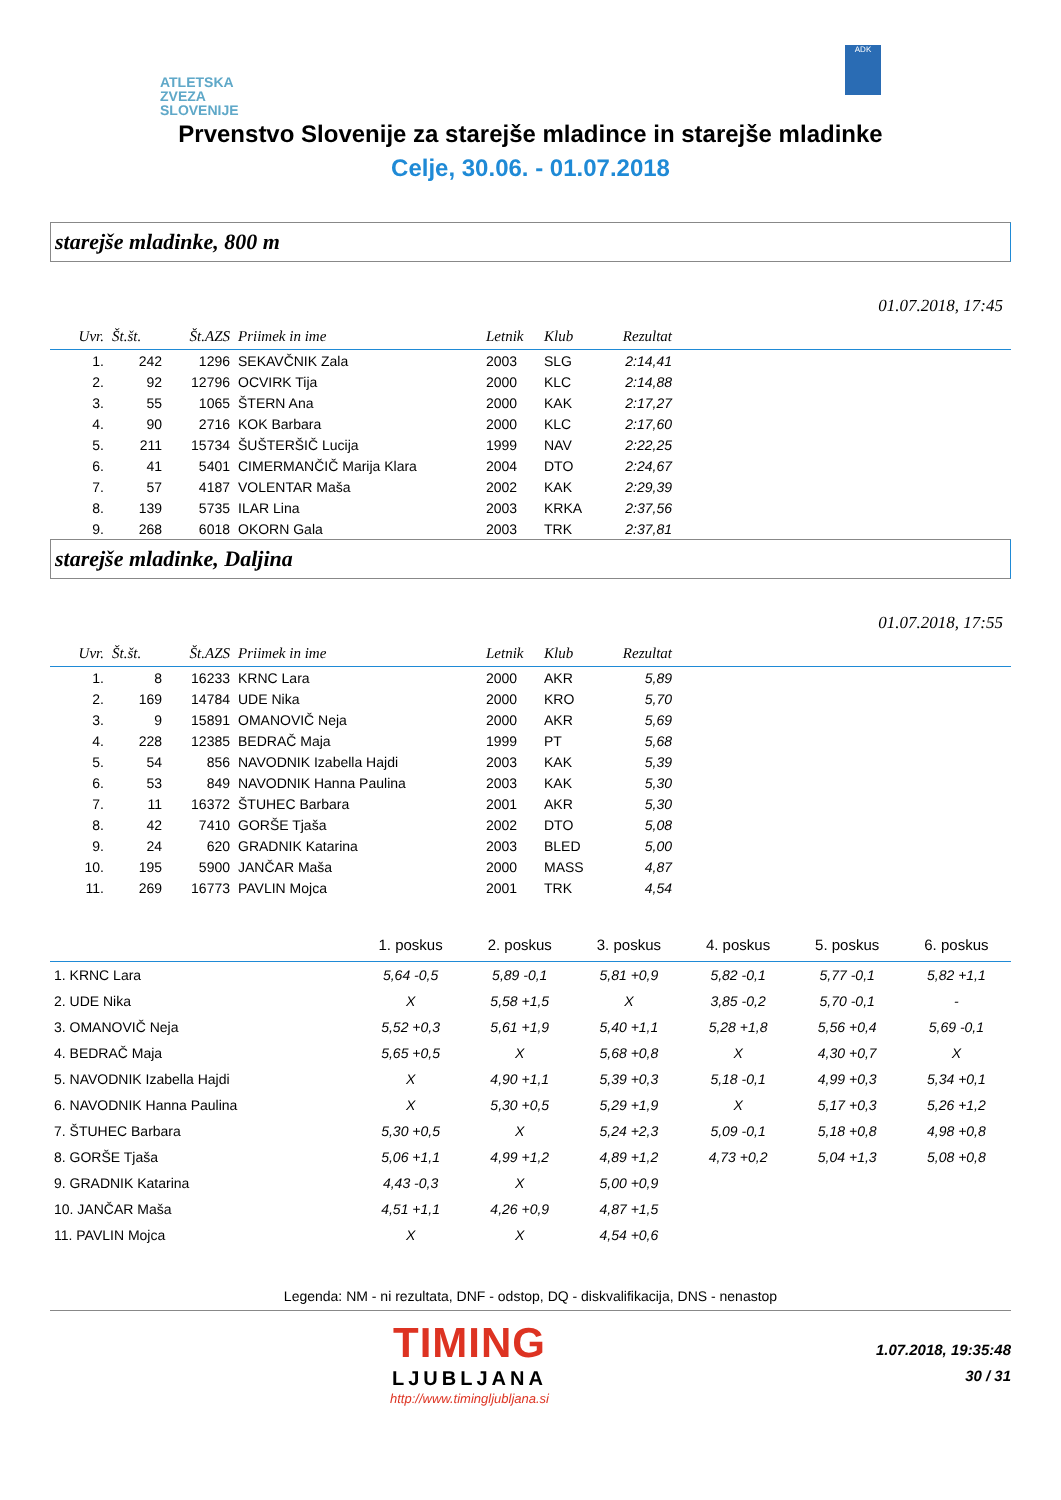ATLETSKA
ZVEZA
SLOVENIJE
ADK
Prvenstvo Slovenije za starejše mladince in starejše mladinke
Celje, 30.06. - 01.07.2018
starejše mladinke, 800 m
01.07.2018, 17:45
| Uvr. | Št.št. | Št.AZS | Priimek in ime | Letnik | Klub | Rezultat | |
| --- | --- | --- | --- | --- | --- | --- | --- |
| 1. | 242 | 1296 | SEKAVČNIK Zala | 2003 | SLG | 2:14,41 | |
| 2. | 92 | 12796 | OCVIRK Tija | 2000 | KLC | 2:14,88 | |
| 3. | 55 | 1065 | ŠTERN Ana | 2000 | KAK | 2:17,27 | |
| 4. | 90 | 2716 | KOK Barbara | 2000 | KLC | 2:17,60 | |
| 5. | 211 | 15734 | ŠUŠTERŠIČ Lucija | 1999 | NAV | 2:22,25 | |
| 6. | 41 | 5401 | CIMERMANČIČ Marija Klara | 2004 | DTO | 2:24,67 | |
| 7. | 57 | 4187 | VOLENTAR Maša | 2002 | KAK | 2:29,39 | |
| 8. | 139 | 5735 | ILAR Lina | 2003 | KRKA | 2:37,56 | |
| 9. | 268 | 6018 | OKORN Gala | 2003 | TRK | 2:37,81 | |
starejše mladinke, Daljina
01.07.2018, 17:55
| Uvr. | Št.št. | Št.AZS | Priimek in ime | Letnik | Klub | Rezultat | |
| --- | --- | --- | --- | --- | --- | --- | --- |
| 1. | 8 | 16233 | KRNC Lara | 2000 | AKR | 5,89 | |
| 2. | 169 | 14784 | UDE Nika | 2000 | KRO | 5,70 | |
| 3. | 9 | 15891 | OMANOVIČ Neja | 2000 | AKR | 5,69 | |
| 4. | 228 | 12385 | BEDRAČ Maja | 1999 | PT | 5,68 | |
| 5. | 54 | 856 | NAVODNIK Izabella Hajdi | 2003 | KAK | 5,39 | |
| 6. | 53 | 849 | NAVODNIK Hanna Paulina | 2003 | KAK | 5,30 | |
| 7. | 11 | 16372 | ŠTUHEC Barbara | 2001 | AKR | 5,30 | |
| 8. | 42 | 7410 | GORŠE Tjaša | 2002 | DTO | 5,08 | |
| 9. | 24 | 620 | GRADNIK Katarina | 2003 | BLED | 5,00 | |
| 10. | 195 | 5900 | JANČAR Maša | 2000 | MASS | 4,87 | |
| 11. | 269 | 16773 | PAVLIN Mojca | 2001 | TRK | 4,54 | |
| | 1. poskus | 2. poskus | 3. poskus | 4. poskus | 5. poskus | 6. poskus |
| --- | --- | --- | --- | --- | --- | --- |
| 1. KRNC Lara | 5,64 -0,5 | 5,89 -0,1 | 5,81 +0,9 | 5,82 -0,1 | 5,77 -0,1 | 5,82 +1,1 |
| 2. UDE Nika | X | 5,58 +1,5 | X | 3,85 -0,2 | 5,70 -0,1 | - |
| 3. OMANOVIČ Neja | 5,52 +0,3 | 5,61 +1,9 | 5,40 +1,1 | 5,28 +1,8 | 5,56 +0,4 | 5,69 -0,1 |
| 4. BEDRAČ Maja | 5,65 +0,5 | X | 5,68 +0,8 | X | 4,30 +0,7 | X |
| 5. NAVODNIK Izabella Hajdi | X | 4,90 +1,1 | 5,39 +0,3 | 5,18 -0,1 | 4,99 +0,3 | 5,34 +0,1 |
| 6. NAVODNIK Hanna Paulina | X | 5,30 +0,5 | 5,29 +1,9 | X | 5,17 +0,3 | 5,26 +1,2 |
| 7. ŠTUHEC Barbara | 5,30 +0,5 | X | 5,24 +2,3 | 5,09 -0,1 | 5,18 +0,8 | 4,98 +0,8 |
| 8. GORŠE Tjaša | 5,06 +1,1 | 4,99 +1,2 | 4,89 +1,2 | 4,73 +0,2 | 5,04 +1,3 | 5,08 +0,8 |
| 9. GRADNIK Katarina | 4,43 -0,3 | X | 5,00 +0,9 | | | |
| 10. JANČAR Maša | 4,51 +1,1 | 4,26 +0,9 | 4,87 +1,5 | | | |
| 11. PAVLIN Mojca | X | X | 4,54 +0,6 | | | |
Legenda: NM - ni rezultata, DNF - odstop, DQ - diskvalifikacija, DNS - nenastop
TIMING
LJUBLJANA
http://www.timingljubljana.si
1.07.2018, 19:35:48
30 / 31